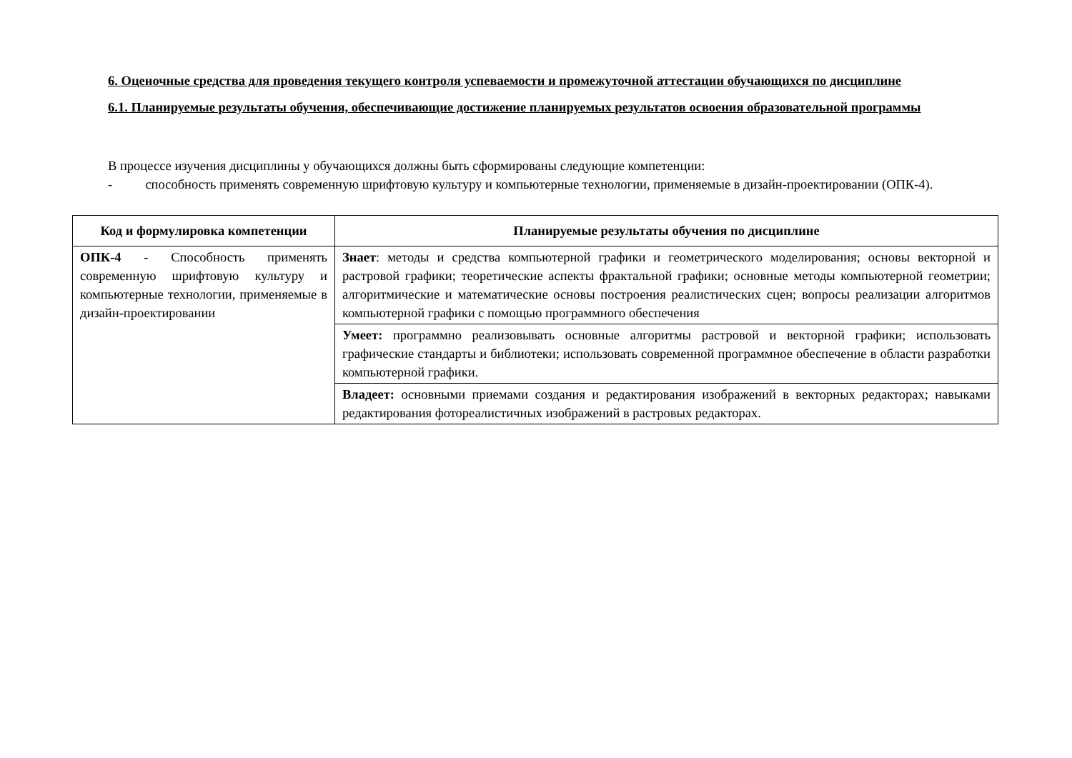6. Оценочные средства для проведения текущего контроля успеваемости и промежуточной аттестации обучающихся по дисциплине
6.1. Планируемые результаты обучения, обеспечивающие достижение планируемых результатов освоения образовательной программы
В процессе изучения дисциплины у обучающихся должны быть сформированы следующие компетенции:
- способность применять современную шрифтовую культуру и компьютерные технологии, применяемые в дизайн-проектировании (ОПК-4).
| Код и формулировка компетенции | Планируемые результаты обучения по дисциплине |
| --- | --- |
| ОПК-4 - Способность применять современную шрифтовую культуру и компьютерные технологии, применяемые в дизайн-проектировании | Знает : методы и средства компьютерной графики и геометрического моделирования; основы векторной и растровой графики; теоретические аспекты фрактальной графики; основные методы компьютерной геометрии; алгоритмические и математические основы построения реалистических сцен; вопросы реализации алгоритмов компьютерной графики с помощью программного обеспечения |
| | Умеет: программно реализовывать основные алгоритмы растровой и векторной графики; использовать графические стандарты и библиотеки; использовать современной программное обеспечение в области разработки компьютерной графики. |
| | Владеет: основными приемами создания и редактирования изображений в векторных редакторах; навыками редактирования фотореалистичных изображений в растровых редакторах. |